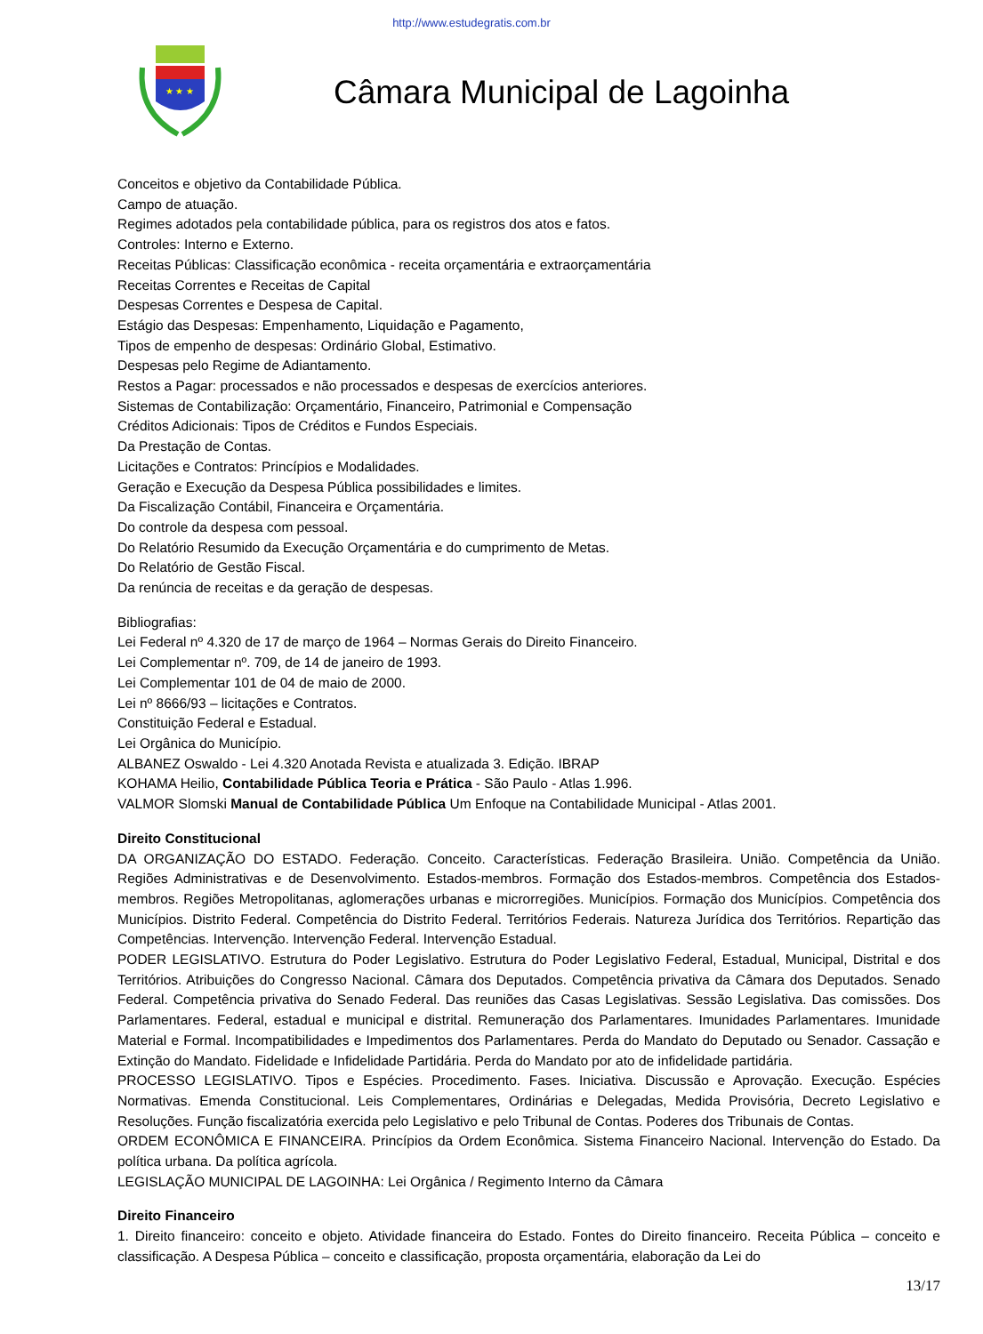http://www.estudegratis.com.br
★ ★ ★
Câmara Municipal de Lagoinha
Conceitos e objetivo da Contabilidade Pública.
Campo de atuação.
Regimes adotados pela contabilidade pública, para os registros dos atos e fatos.
Controles: Interno e Externo.
Receitas Públicas: Classificação econômica - receita orçamentária e extraorçamentária
Receitas Correntes e Receitas de Capital
Despesas Correntes e Despesa de Capital.
Estágio das Despesas: Empenhamento, Liquidação e Pagamento,
Tipos de empenho de despesas: Ordinário Global, Estimativo.
Despesas pelo Regime de Adiantamento.
Restos a Pagar: processados e não processados e despesas de exercícios anteriores.
Sistemas de Contabilização: Orçamentário, Financeiro, Patrimonial e Compensação
Créditos Adicionais: Tipos de Créditos e Fundos Especiais.
Da Prestação de Contas.
Licitações e Contratos: Princípios e Modalidades.
Geração e Execução da Despesa Pública possibilidades e limites.
Da Fiscalização Contábil, Financeira e Orçamentária.
Do controle da despesa com pessoal.
Do Relatório Resumido da Execução Orçamentária e do cumprimento de Metas.
Do Relatório de Gestão Fiscal.
Da renúncia de receitas e da geração de despesas.
Bibliografias:
Lei Federal nº 4.320 de 17 de março de 1964 – Normas Gerais do Direito Financeiro.
Lei Complementar nº. 709, de 14 de janeiro de 1993.
Lei Complementar 101 de 04 de maio de 2000.
Lei nº 8666/93 – licitações e Contratos.
Constituição Federal e Estadual.
Lei Orgânica do Município.
ALBANEZ Oswaldo - Lei 4.320 Anotada Revista e atualizada 3. Edição. IBRAP
KOHAMA Heilio, Contabilidade Pública Teoria e Prática - São Paulo - Atlas 1.996.
VALMOR Slomski Manual de Contabilidade Pública Um Enfoque na Contabilidade Municipal - Atlas 2001.
Direito Constitucional
DA ORGANIZAÇÃO DO ESTADO. Federação. Conceito. Características. Federação Brasileira. União. Competência da União. Regiões Administrativas e de Desenvolvimento. Estados-membros. Formação dos Estados-membros. Competência dos Estados-membros. Regiões Metropolitanas, aglomerações urbanas e microrregiões. Municípios. Formação dos Municípios. Competência dos Municípios. Distrito Federal. Competência do Distrito Federal. Territórios Federais. Natureza Jurídica dos Territórios. Repartição das Competências. Intervenção. Intervenção Federal. Intervenção Estadual.
PODER LEGISLATIVO. Estrutura do Poder Legislativo. Estrutura do Poder Legislativo Federal, Estadual, Municipal, Distrital e dos Territórios. Atribuições do Congresso Nacional. Câmara dos Deputados. Competência privativa da Câmara dos Deputados. Senado Federal. Competência privativa do Senado Federal. Das reuniões das Casas Legislativas. Sessão Legislativa. Das comissões. Dos Parlamentares. Federal, estadual e municipal e distrital. Remuneração dos Parlamentares. Imunidades Parlamentares. Imunidade Material e Formal. Incompatibilidades e Impedimentos dos Parlamentares. Perda do Mandato do Deputado ou Senador. Cassação e Extinção do Mandato. Fidelidade e Infidelidade Partidária. Perda do Mandato por ato de infidelidade partidária.
PROCESSO LEGISLATIVO. Tipos e Espécies. Procedimento. Fases. Iniciativa. Discussão e Aprovação. Execução. Espécies Normativas. Emenda Constitucional. Leis Complementares, Ordinárias e Delegadas, Medida Provisória, Decreto Legislativo e Resoluções. Função fiscalizatória exercida pelo Legislativo e pelo Tribunal de Contas. Poderes dos Tribunais de Contas.
ORDEM ECONÔMICA E FINANCEIRA. Princípios da Ordem Econômica. Sistema Financeiro Nacional. Intervenção do Estado. Da política urbana. Da política agrícola.
LEGISLAÇÃO MUNICIPAL DE LAGOINHA: Lei Orgânica / Regimento Interno da Câmara
Direito Financeiro
1. Direito financeiro: conceito e objeto. Atividade financeira do Estado. Fontes do Direito financeiro. Receita Pública – conceito e classificação. A Despesa Pública – conceito e classificação, proposta orçamentária, elaboração da Lei do
13/17